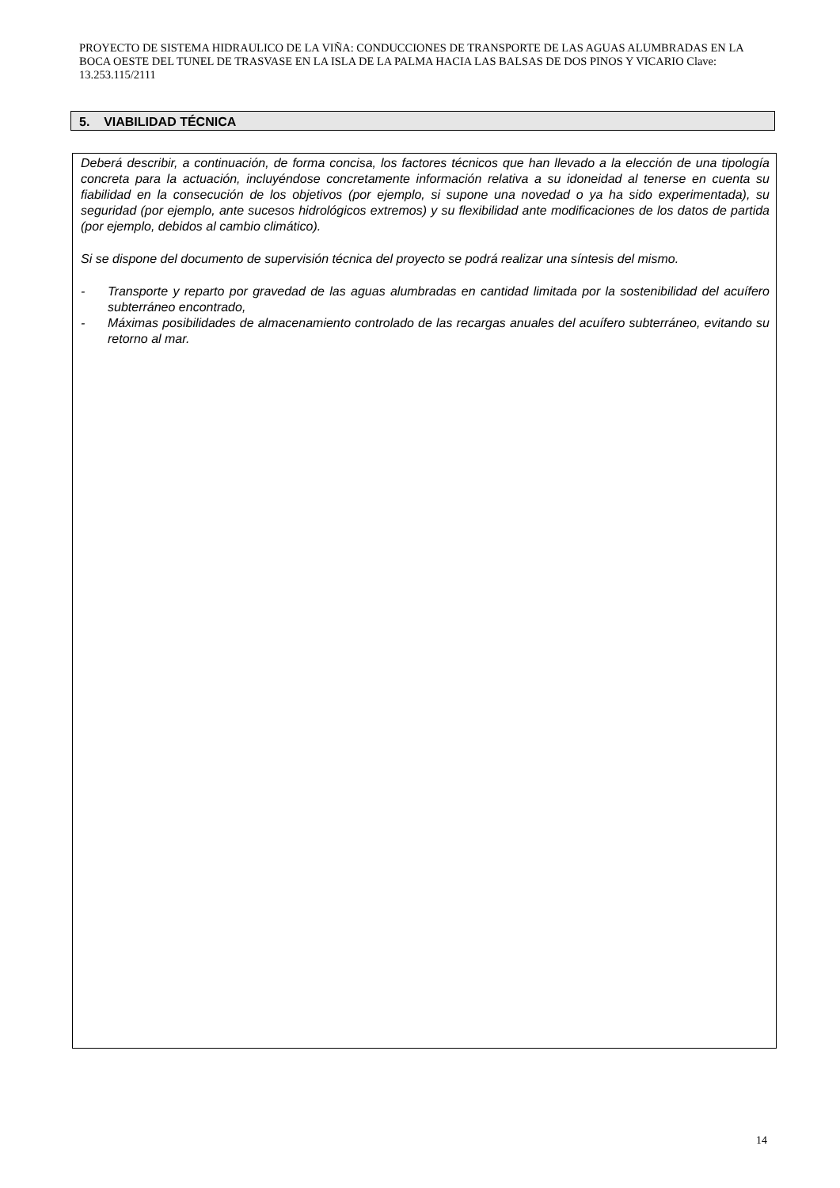PROYECTO DE SISTEMA HIDRAULICO DE LA VIÑA: CONDUCCIONES DE TRANSPORTE DE LAS AGUAS ALUMBRADAS EN LA BOCA OESTE DEL TUNEL DE TRASVASE EN LA ISLA DE LA PALMA HACIA LAS BALSAS DE DOS PINOS Y VICARIO Clave: 13.253.115/2111
5. VIABILIDAD TÉCNICA
Deberá describir, a continuación, de forma concisa, los factores técnicos que han llevado a la elección de una tipología concreta para la actuación, incluyéndose concretamente información relativa a su idoneidad al tenerse en cuenta su fiabilidad en la consecución de los objetivos (por ejemplo, si supone una novedad o ya ha sido experimentada), su seguridad (por ejemplo, ante sucesos hidrológicos extremos) y su flexibilidad ante modificaciones de los datos de partida (por ejemplo, debidos al cambio climático).
Si se dispone del documento de supervisión técnica del proyecto se podrá realizar una síntesis del mismo.
- Transporte y reparto por gravedad de las aguas alumbradas en cantidad limitada por la sostenibilidad del acuífero subterráneo encontrado,
- Máximas posibilidades de almacenamiento controlado de las recargas anuales del acuífero subterráneo, evitando su retorno al mar.
14